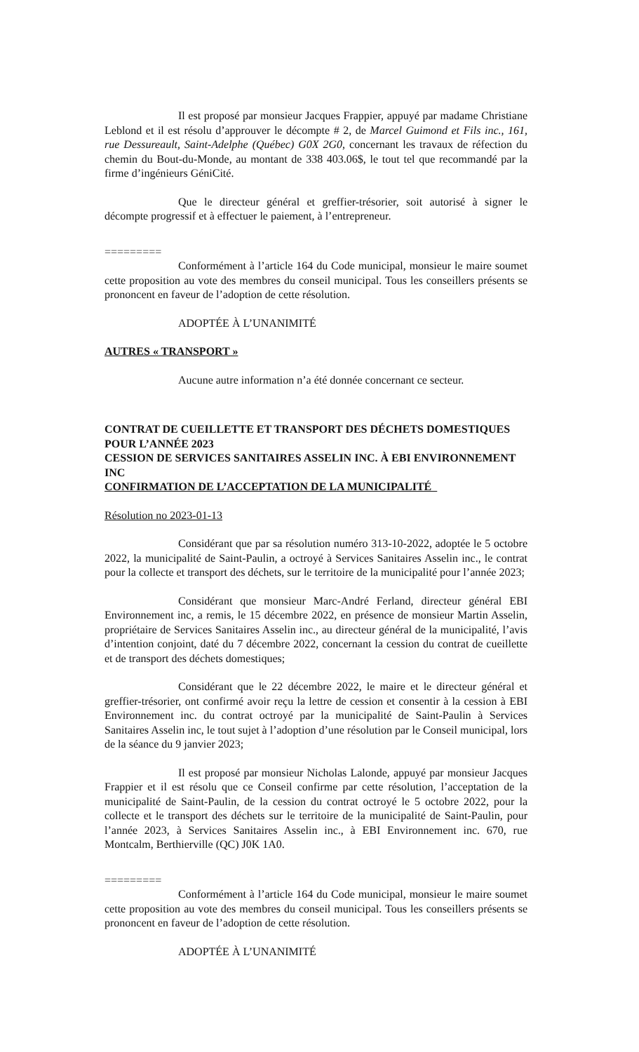Il est proposé par monsieur Jacques Frappier, appuyé par madame Christiane Leblond et il est résolu d’approuver le décompte # 2, de Marcel Guimond et Fils inc., 161, rue Dessureault, Saint-Adelphe (Québec) G0X 2G0, concernant les travaux de réfection du chemin du Bout-du-Monde, au montant de 338 403.06$, le tout tel que recommandé par la firme d’ingénieurs GéniCité.
Que le directeur général et greffier-trésorier, soit autorisé à signer le décompte progressif et à effectuer le paiement, à l’entrepreneur.
=========
Conformément à l’article 164 du Code municipal, monsieur le maire soumet cette proposition au vote des membres du conseil municipal. Tous les conseillers présents se prononcent en faveur de l’adoption de cette résolution.
ADOPTÉE À L’UNANIMITÉ
AUTRES « TRANSPORT »
Aucune autre information n’a été donnée concernant ce secteur.
CONTRAT DE CUEILLETTE ET TRANSPORT DES DÉCHETS DOMESTIQUES POUR L’ANNÉE 2023
CESSION DE SERVICES SANITAIRES ASSELIN INC. À EBI ENVIRONNEMENT INC
CONFIRMATION DE L’ACCEPTATION DE LA MUNICIPALITÉ
Résolution no 2023-01-13
Considérant que par sa résolution numéro 313-10-2022, adoptée le 5 octobre 2022, la municipalité de Saint-Paulin, a octroyé à Services Sanitaires Asselin inc., le contrat pour la collecte et transport des déchets, sur le territoire de la municipalité pour l’année 2023;
Considérant que monsieur Marc-André Ferland, directeur général EBI Environnement inc, a remis, le 15 décembre 2022, en présence de monsieur Martin Asselin, propriétaire de Services Sanitaires Asselin inc., au directeur général de la municipalité, l’avis d’intention conjoint, daté du 7 décembre 2022, concernant la cession du contrat de cueillette et de transport des déchets domestiques;
Considérant que le 22 décembre 2022, le maire et le directeur général et greffier-trésorier, ont confirmé avoir reçu la lettre de cession et consentir à la cession à EBI Environnement inc. du contrat octroyé par la municipalité de Saint-Paulin à Services Sanitaires Asselin inc, le tout sujet à l’adoption d’une résolution par le Conseil municipal, lors de la séance du 9 janvier 2023;
Il est proposé par monsieur Nicholas Lalonde, appuyé par monsieur Jacques Frappier et il est résolu que ce Conseil confirme par cette résolution, l’acceptation de la municipalité de Saint-Paulin, de la cession du contrat octroyé le 5 octobre 2022, pour la collecte et le transport des déchets sur le territoire de la municipalité de Saint-Paulin, pour l’année 2023, à Services Sanitaires Asselin inc., à EBI Environnement inc. 670, rue Montcalm, Berthierville (QC) J0K 1A0.
=========
Conformément à l’article 164 du Code municipal, monsieur le maire soumet cette proposition au vote des membres du conseil municipal. Tous les conseillers présents se prononcent en faveur de l’adoption de cette résolution.
ADOPTÉE À L’UNANIMITÉ